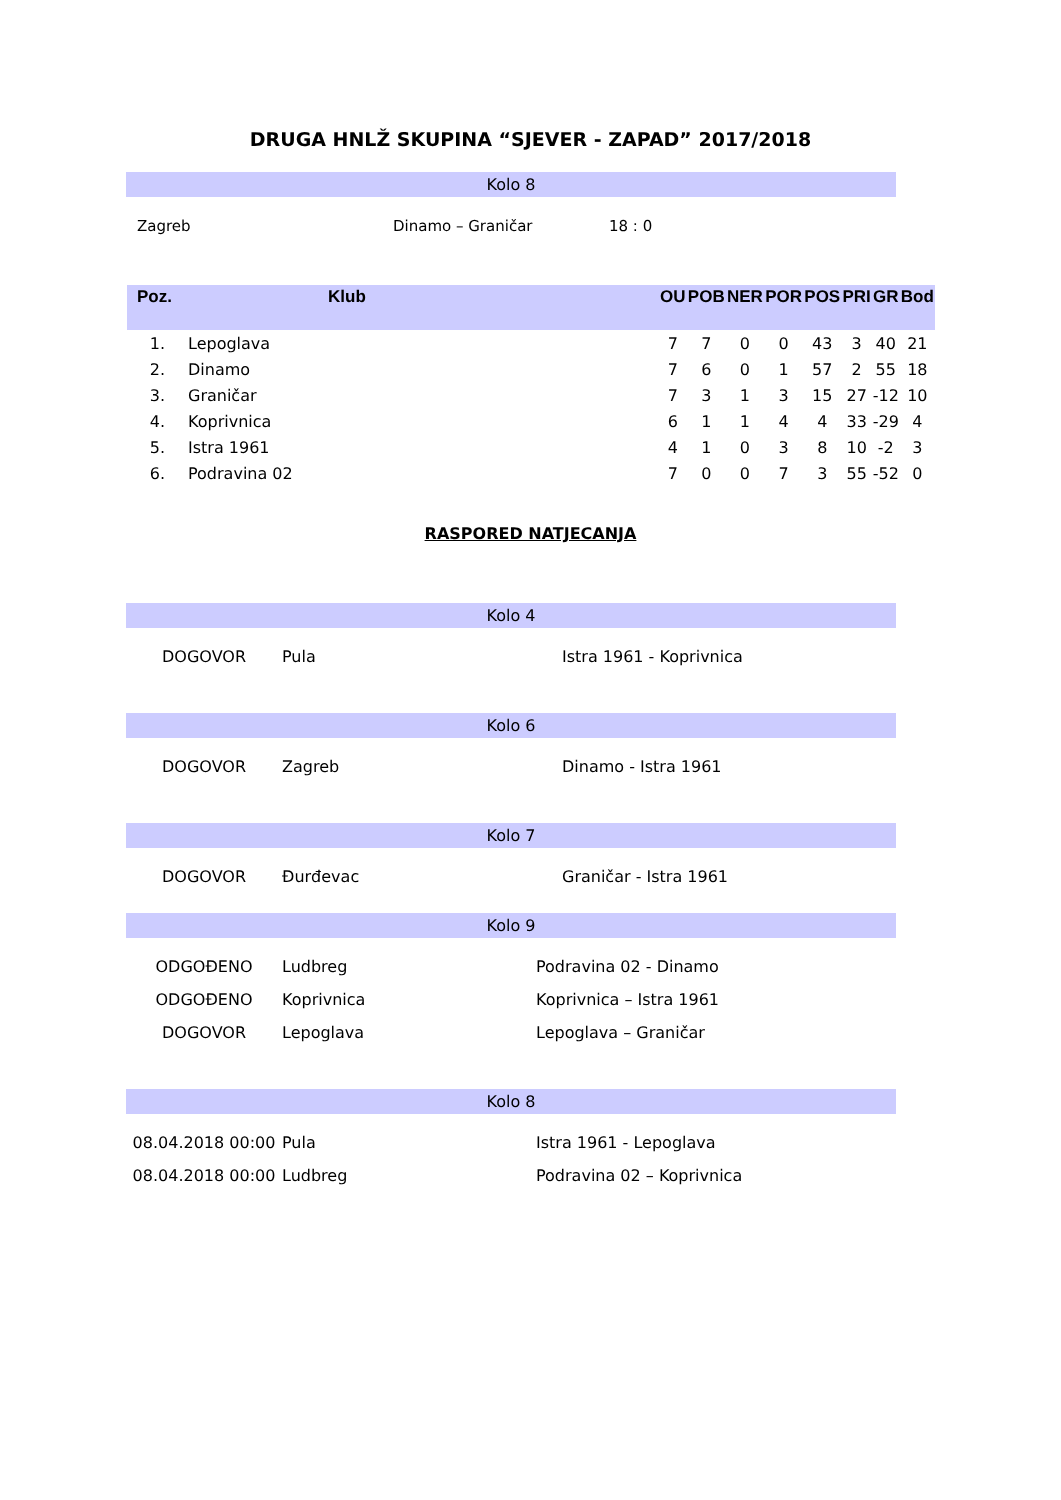DRUGA HNLŽ SKUPINA “SJEVER - ZAPAD” 2017/2018
Kolo 8
| Zagreb | Dinamo – Graničar | 18 : 0 |
| Poz. | Klub | OU | POB | NER | POR | POS | PRI | GR | Bod |
| --- | --- | --- | --- | --- | --- | --- | --- | --- | --- |
| 1. | Lepoglava | 7 | 7 | 0 | 0 | 43 | 3 | 40 | 21 |
| 2. | Dinamo | 7 | 6 | 0 | 1 | 57 | 2 | 55 | 18 |
| 3. | Graničar | 7 | 3 | 1 | 3 | 15 | 27 | -12 | 10 |
| 4. | Koprivnica | 6 | 1 | 1 | 4 | 4 | 33 | -29 | 4 |
| 5. | Istra 1961 | 4 | 1 | 0 | 3 | 8 | 10 | -2 | 3 |
| 6. | Podravina 02 | 7 | 0 | 0 | 7 | 3 | 55 | -52 | 0 |
RASPORED NATJECANJA
Kolo 4
| DOGOVOR | Pula | Istra 1961 - Koprivnica |
Kolo 6
| DOGOVOR | Zagreb | Dinamo - Istra 1961 |
Kolo 7
| DOGOVOR | Đurđevac | Graničar - Istra 1961 |
Kolo 9
| ODGOĐENO | Ludbreg | Podravina 02 - Dinamo |
| ODGOĐENO | Koprivnica | Koprivnica – Istra 1961 |
| DOGOVOR | Lepoglava | Lepoglava – Graničar |
Kolo 8
| 08.04.2018 00:00 | Pula | Istra 1961 - Lepoglava |
| 08.04.2018 00:00 | Ludbreg | Podravina 02 – Koprivnica |